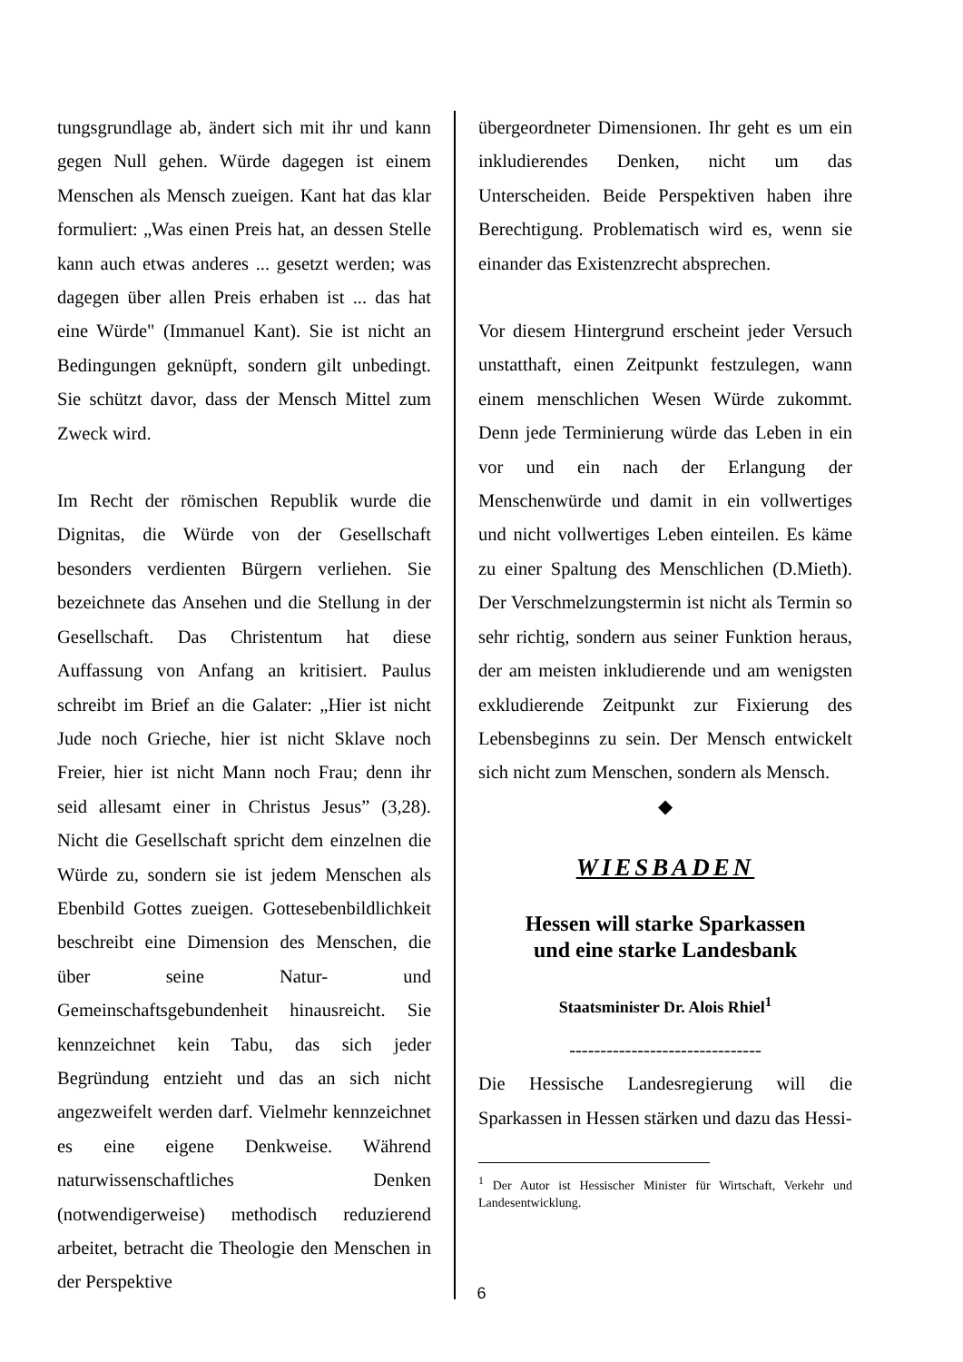tungsgrundlage ab, ändert sich mit ihr und kann gegen Null gehen. Würde dagegen ist einem Menschen als Mensch zueigen. Kant hat das klar formuliert: „Was einen Preis hat, an dessen Stelle kann auch etwas anderes ... gesetzt werden; was dagegen über allen Preis erhaben ist ... das hat eine Würde" (Immanuel Kant). Sie ist nicht an Bedingungen geknüpft, sondern gilt unbedingt. Sie schützt davor, dass der Mensch Mittel zum Zweck wird.
Im Recht der römischen Republik wurde die Dignitas, die Würde von der Gesellschaft besonders verdienten Bürgern verliehen. Sie bezeichnete das Ansehen und die Stellung in der Gesellschaft. Das Christentum hat diese Auffassung von Anfang an kritisiert. Paulus schreibt im Brief an die Galater: „Hier ist nicht Jude noch Grieche, hier ist nicht Sklave noch Freier, hier ist nicht Mann noch Frau; denn ihr seid allesamt einer in Christus Jesus” (3,28). Nicht die Gesellschaft spricht dem einzelnen die Würde zu, sondern sie ist jedem Menschen als Ebenbild Gottes zueigen. Gottesebenbildlichkeit beschreibt eine Dimension des Menschen, die über seine Natur- und Gemeinschaftsgebundenheit hinausreicht. Sie kennzeichnet kein Tabu, das sich jeder Begründung entzieht und das an sich nicht angezweifelt werden darf. Vielmehr kennzeichnet es eine eigene Denkweise. Während naturwissenschaftliches Denken (notwendigerweise) methodisch reduzierend arbeitet, betracht die Theologie den Menschen in der Perspektive
übergeordneter Dimensionen. Ihr geht es um ein inkludierendes Denken, nicht um das Unterscheiden. Beide Perspektiven haben ihre Berechtigung. Problematisch wird es, wenn sie einander das Existenzrecht absprechen.
Vor diesem Hintergrund erscheint jeder Versuch unstatthaft, einen Zeitpunkt festzulegen, wann einem menschlichen Wesen Würde zukommt. Denn jede Terminierung würde das Leben in ein vor und ein nach der Erlangung der Menschenwürde und damit in ein vollwertiges und nicht vollwertiges Leben einteilen. Es käme zu einer Spaltung des Menschlichen (D.Mieth). Der Verschmelzungstermin ist nicht als Termin so sehr richtig, sondern aus seiner Funktion heraus, der am meisten inkludierende und am wenigsten exkludierende Zeitpunkt zur Fixierung des Lebensbeginns zu sein. Der Mensch entwickelt sich nicht zum Menschen, sondern als Mensch.
◆
WIESBADEN
Hessen will starke Sparkassen
und eine starke Landesbank
Staatsminister Dr. Alois Rhiel<sup>1</sup>
-------------------------------
Die Hessische Landesregierung will die Sparkassen in Hessen stärken und dazu das Hessi-
<sup>1</sup> Der Autor ist Hessischer Minister für Wirtschaft, Verkehr und Landesentwicklung.
6